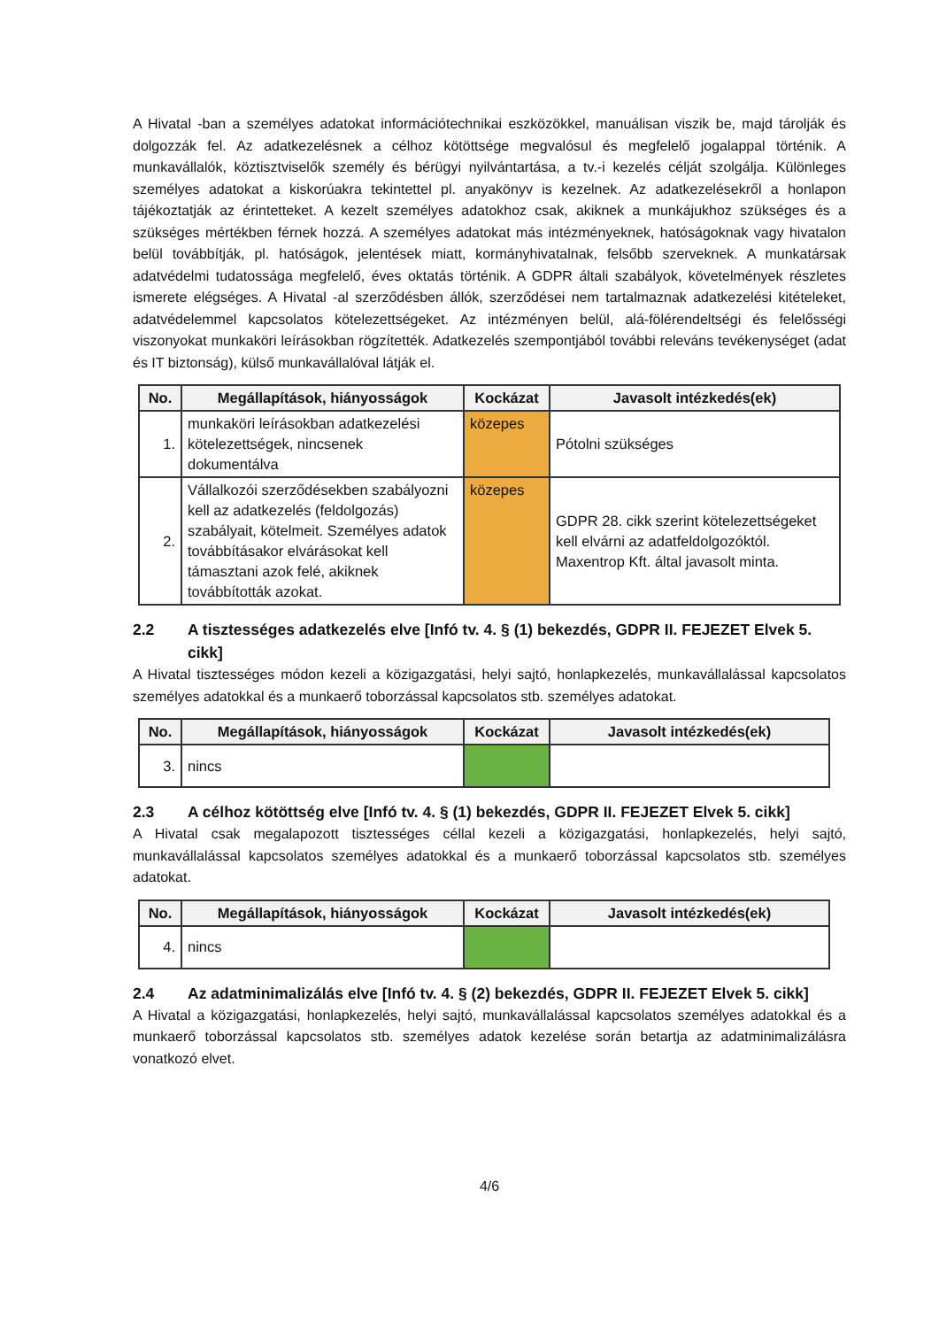A Hivatal -ban a személyes adatokat információtechnikai eszközökkel, manuálisan viszik be, majd tárolják és dolgozzák fel. Az adatkezelésnek a célhoz kötöttsége megvalósul és megfelelő jogalappal történik. A munkavállalók, köztisztviselők személy és bérügyi nyilvántartása, a tv.-i kezelés célját szolgálja. Különleges személyes adatokat a kiskorúakra tekintettel pl. anyakönyv is kezelnek. Az adatkezelésekről a honlapon tájékoztatják az érintetteket. A kezelt személyes adatokhoz csak, akiknek a munkájukhoz szükséges és a szükséges mértékben férnek hozzá. A személyes adatokat más intézményeknek, hatóságoknak vagy hivatalon belül továbbítják, pl. hatóságok, jelentések miatt, kormányhivatalnak, felsőbb szerveknek. A munkatársak adatvédelmi tudatossága megfelelő, éves oktatás történik. A GDPR általi szabályok, követelmények részletes ismerete elégséges. A Hivatal -al szerződésben állók, szerződései nem tartalmaznak adatkezelési kitételeket, adatvédelemmel kapcsolatos kötelezettségeket. Az intézményen belül, alá-fölérendeltségi és felelősségi viszonyokat munkaköri leírásokban rögzítették. Adatkezelés szempontjából további releváns tevékenységet (adat és IT biztonság), külső munkavállalóval látják el.
| No. | Megállapítások, hiányosságok | Kockázat | Javasolt intézkedés(ek) |
| --- | --- | --- | --- |
| 1. | munkaköri leírásokban adatkezelési kötelezettségek, nincsenek dokumentálva | közepes | Pótolni szükséges |
| 2. | Vállalkozói szerződésekben szabályozni kell az adatkezelés (feldolgozás) szabályait, kötelmeit. Személyes adatok továbbításakor elvárásokat kell támasztani azok felé, akiknek továbbították azokat. | közepes | GDPR 28. cikk szerint kötelezettségeket kell elvárni az adatfeldolgozóktól. Maxentrop Kft. által javasolt minta. |
2.2 A tisztességes adatkezelés elve [Infó tv. 4. § (1) bekezdés, GDPR II. FEJEZET Elvek 5. cikk]
A Hivatal tisztességes módon kezeli a közigazgatási, helyi sajtó, honlapkezelés, munkavállalással kapcsolatos személyes adatokkal és a munkaerő toborzással kapcsolatos stb. személyes adatokat.
| No. | Megállapítások, hiányosságok | Kockázat | Javasolt intézkedés(ek) |
| --- | --- | --- | --- |
| 3. | nincs | | |
2.3 A célhoz kötöttség elve [Infó tv. 4. § (1) bekezdés, GDPR II. FEJEZET Elvek 5. cikk]
A Hivatal csak megalapozott tisztességes céllal kezeli a közigazgatási, honlapkezelés, helyi sajtó, munkavállalással kapcsolatos személyes adatokkal és a munkaerő toborzással kapcsolatos stb. személyes adatokat.
| No. | Megállapítások, hiányosságok | Kockázat | Javasolt intézkedés(ek) |
| --- | --- | --- | --- |
| 4. | nincs | | |
2.4 Az adatminimalizálás elve [Infó tv. 4. § (2) bekezdés, GDPR II. FEJEZET Elvek 5. cikk]
A Hivatal a közigazgatási, honlapkezelés, helyi sajtó, munkavállalással kapcsolatos személyes adatokkal és a munkaerő toborzással kapcsolatos stb. személyes adatok kezelése során betartja az adatminimalizálásra vonatkozó elvet.
4/6